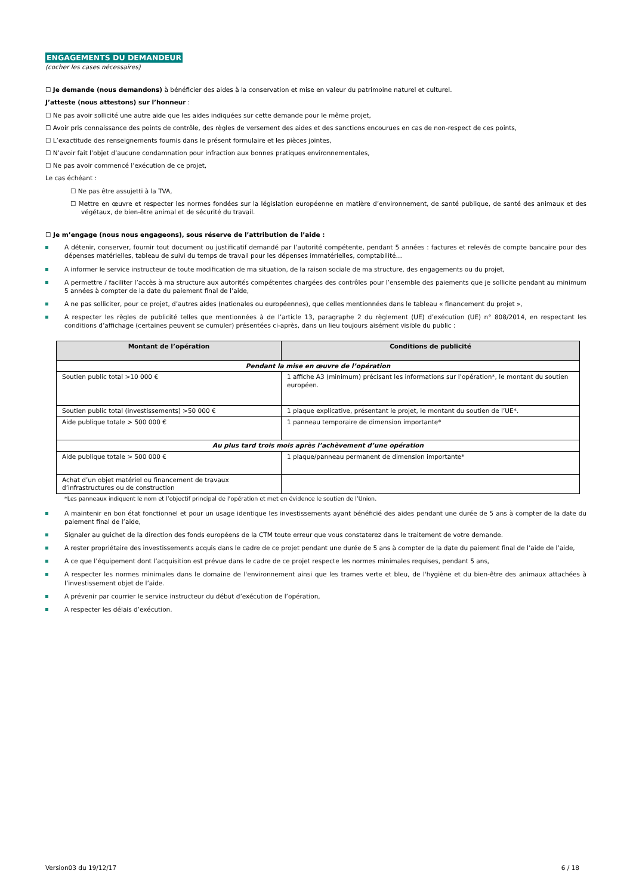ENGAGEMENTS DU DEMANDEUR
(cocher les cases nécessaires)
☐ Je demande (nous demandons) à bénéficier des aides à la conservation et mise en valeur du patrimoine naturel et culturel.
J’atteste (nous attestons) sur l’honneur :
☐ Ne pas avoir sollicité une autre aide que les aides indiquées sur cette demande pour le même projet,
☐ Avoir pris connaissance des points de contrôle, des règles de versement des aides et des sanctions encourues en cas de non-respect de ces points,
☐ L’exactitude des renseignements fournis dans le présent formulaire et les pièces jointes,
☐ N’avoir fait l’objet d’aucune condamnation pour infraction aux bonnes pratiques environnementales,
☐ Ne pas avoir commencé l’exécution de ce projet,
Le cas échéant :
☐ Ne pas être assujetti à la TVA,
☐ Mettre en œuvre et respecter les normes fondées sur la législation européenne en matière d’environnement, de santé publique, de santé des animaux et des végétaux, de bien-être animal et de sécurité du travail.
☐ Je m’engage (nous nous engageons), sous réserve de l’attribution de l’aide :
A détenir, conserver, fournir tout document ou justificatif demandé par l’autorité compétente, pendant 5 années : factures et relevés de compte bancaire pour des dépenses matérielles, tableau de suivi du temps de travail pour les dépenses immatérielles, comptabilité…
A informer le service instructeur de toute modification de ma situation, de la raison sociale de ma structure, des engagements ou du projet,
A permettre / faciliter l’accès à ma structure aux autorités compétentes chargées des contrôles pour l’ensemble des paiements que je sollicite pendant au minimum 5 années à compter de la date du paiement final de l’aide,
A ne pas solliciter, pour ce projet, d’autres aides (nationales ou européennes), que celles mentionnées dans le tableau « financement du projet »,
A respecter les règles de publicité telles que mentionnées à de l’article 13, paragraphe 2 du règlement (UE) d’exécution (UE) n° 808/2014, en respectant les conditions d’affichage (certaines peuvent se cumuler) présentées ci-après, dans un lieu toujours aisément visible du public :
| Montant de l’opération | Conditions de publicité |
| --- | --- |
| Pendant la mise en œuvre de l’opération | |
| Soutien public total >10 000 € | 1 affiche A3 (minimum) précisant les informations sur l’opération*, le montant du soutien européen. |
| Soutien public total (investissements) >50 000 € | 1 plaque explicative, présentant le projet, le montant du soutien de l’UE*. |
| Aide publique totale > 500 000 € | 1 panneau temporaire de dimension importante* |
| Au plus tard trois mois après l’achèvement d’une opération | |
| Aide publique totale > 500 000 € | 1 plaque/panneau permanent de dimension importante* |
| Achat d’un objet matériel ou financement de travaux d’infrastructures ou de construction | |
*Les panneaux indiquent le nom et l’objectif principal de l’opération et met en évidence le soutien de l’Union.
A maintenir en bon état fonctionnel et pour un usage identique les investissements ayant bénéficié des aides pendant une durée de 5 ans à compter de la date du paiement final de l’aide,
Signaler au guichet de la direction des fonds européens de la CTM toute erreur que vous constaterez dans le traitement de votre demande.
A rester propriétaire des investissements acquis dans le cadre de ce projet pendant une durée de 5 ans à compter de la date du paiement final de l’aide de l’aide,
A ce que l’équipement dont l’acquisition est prévue dans le cadre de ce projet respecte les normes minimales requises, pendant 5 ans,
A respecter les normes minimales dans le domaine de l'environnement ainsi que les trames verte et bleu, de l'hygiène et du bien-être des animaux attachées à l’investissement objet de l’aide.
A prévenir par courrier le service instructeur du début d’exécution de l’opération,
A respecter les délais d’exécution.
Version03 du 19/12/17 6 / 18